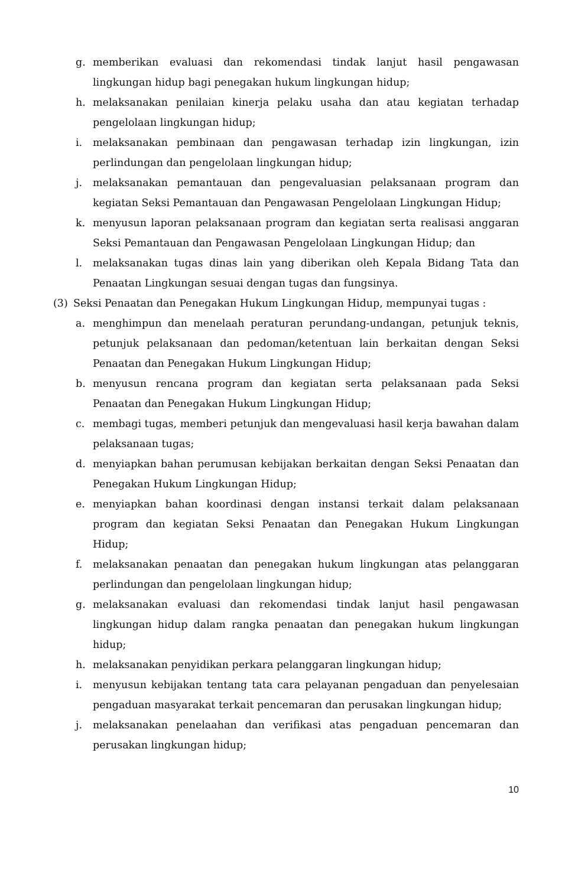g. memberikan evaluasi dan rekomendasi tindak lanjut hasil pengawasan lingkungan hidup bagi penegakan hukum lingkungan hidup;
h. melaksanakan penilaian kinerja pelaku usaha dan atau kegiatan terhadap pengelolaan lingkungan hidup;
i. melaksanakan pembinaan dan pengawasan terhadap izin lingkungan, izin perlindungan dan pengelolaan lingkungan hidup;
j. melaksanakan pemantauan dan pengevaluasian pelaksanaan program dan kegiatan Seksi Pemantauan dan Pengawasan Pengelolaan Lingkungan Hidup;
k. menyusun laporan pelaksanaan program dan kegiatan serta realisasi anggaran Seksi Pemantauan dan Pengawasan Pengelolaan Lingkungan Hidup; dan
l. melaksanakan tugas dinas lain yang diberikan oleh Kepala Bidang Tata dan Penaatan Lingkungan sesuai dengan tugas dan fungsinya.
(3) Seksi Penaatan dan Penegakan Hukum Lingkungan Hidup, mempunyai tugas :
a. menghimpun dan menelaah peraturan perundang-undangan, petunjuk teknis, petunjuk pelaksanaan dan pedoman/ketentuan lain berkaitan dengan Seksi Penaatan dan Penegakan Hukum Lingkungan Hidup;
b. menyusun rencana program dan kegiatan serta pelaksanaan pada Seksi Penaatan dan Penegakan Hukum Lingkungan Hidup;
c. membagi tugas, memberi petunjuk dan mengevaluasi hasil kerja bawahan dalam pelaksanaan tugas;
d. menyiapkan bahan perumusan kebijakan berkaitan dengan Seksi Penaatan dan Penegakan Hukum Lingkungan Hidup;
e. menyiapkan bahan koordinasi dengan instansi terkait dalam pelaksanaan program dan kegiatan Seksi Penaatan dan Penegakan Hukum Lingkungan Hidup;
f. melaksanakan penaatan dan penegakan hukum lingkungan atas pelanggaran perlindungan dan pengelolaan lingkungan hidup;
g. melaksanakan evaluasi dan rekomendasi tindak lanjut hasil pengawasan lingkungan hidup dalam rangka penaatan dan penegakan hukum lingkungan hidup;
h. melaksanakan penyidikan perkara pelanggaran lingkungan hidup;
i. menyusun kebijakan tentang tata cara pelayanan pengaduan dan penyelesaian pengaduan masyarakat terkait pencemaran dan perusakan lingkungan hidup;
j. melaksanakan penelaahan dan verifikasi atas pengaduan pencemaran dan perusakan lingkungan hidup;
10